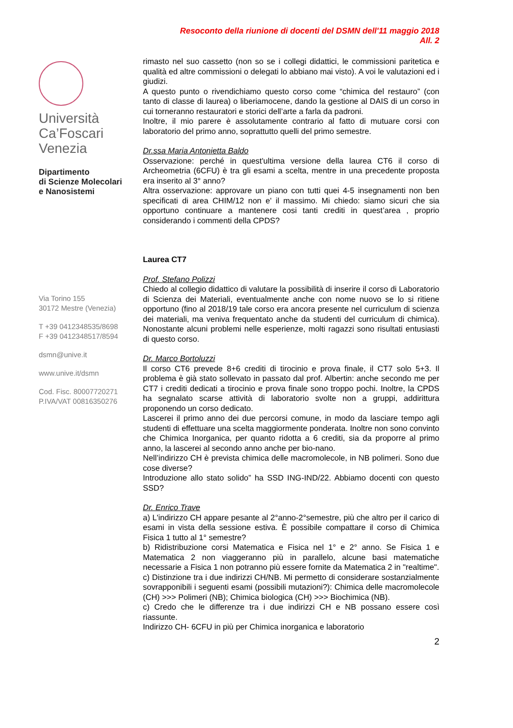Resoconto della riunione di docenti del DSMN dell'11 maggio 2018
All. 2
Università
Ca’Foscari
Venezia
Dipartimento
di Scienze Molecolari
e Nanosistemi
Via Torino 155
30172 Mestre (Venezia)
T +39 0412348535/8698
F +39 0412348517/8594
dsmn@unive.it
www.unive.it/dsmn
Cod. Fisc. 80007720271
P.IVA/VAT 00816350276
rimasto nel suo cassetto (non so se i collegi didattici, le commissioni paritetica e qualità ed altre commissioni o delegati lo abbiano mai visto). A voi le valutazioni ed i giudizi.
A questo punto o rivendichiamo questo corso come “chimica del restauro” (con tanto di classe di laurea) o liberiamocene, dando la gestione al DAIS di un corso in cui torneranno restauratori e storici dell’arte a farla da padroni.
Inoltre, il mio parere è assolutamente contrario al fatto di mutuare corsi con laboratorio del primo anno, soprattutto quelli del primo semestre.
Dr.ssa Maria Antonietta Baldo
Osservazione: perché in quest'ultima versione della laurea CT6 il corso di Archeometria (6CFU) è tra gli esami a scelta, mentre in una precedente proposta era inserito al 3° anno?
Altra osservazione: approvare un piano con tutti quei 4-5 insegnamenti non ben specificati di area CHIM/12 non e' il massimo. Mi chiedo: siamo sicuri che sia opportuno continuare a mantenere cosi tanti crediti in quest’area , proprio considerando i commenti della CPDS?
Laurea CT7
Prof. Stefano Polizzi
Chiedo al collegio didattico di valutare la possibilità di inserire il corso di Laboratorio di Scienza dei Materiali, eventualmente anche con nome nuovo se lo si ritiene opportuno (fino al 2018/19 tale corso era ancora presente nel curriculum di scienza dei materiali, ma veniva frequentato anche da studenti del curriculum di chimica). Nonostante alcuni problemi nelle esperienze, molti ragazzi sono risultati entusiasti di questo corso.
Dr. Marco Bortoluzzi
Il corso CT6 prevede 8+6 crediti di tirocinio e prova finale, il CT7 solo 5+3. Il problema è già stato sollevato in passato dal prof. Albertin: anche secondo me per CT7 i crediti dedicati a tirocinio e prova finale sono troppo pochi. Inoltre, la CPDS ha segnalato scarse attività di laboratorio svolte non a gruppi, addirittura proponendo un corso dedicato.
Lascerei il primo anno dei due percorsi comune, in modo da lasciare tempo agli studenti di effettuare una scelta maggiormente ponderata. Inoltre non sono convinto che Chimica Inorganica, per quanto ridotta a 6 crediti, sia da proporre al primo anno, la lascerei al secondo anno anche per bio-nano.
Nell’indirizzo CH è prevista chimica delle macromolecole, in NB polimeri. Sono due cose diverse?
Introduzione allo stato solido” ha SSD ING-IND/22. Abbiamo docenti con questo SSD?
Dr. Enrico Trave
a) L'indirizzo CH appare pesante al 2°anno-2°semestre, più che altro per il carico di esami in vista della sessione estiva. È possibile compattare il corso di Chimica Fisica 1 tutto al 1° semestre?
b) Ridistribuzione corsi Matematica e Fisica nel 1° e 2° anno. Se Fisica 1 e Matematica 2 non viaggeranno più in parallelo, alcune basi matematiche necessarie a Fisica 1 non potranno più essere fornite da Matematica 2 in "realtime".
c) Distinzione tra i due indirizzi CH/NB. Mi permetto di considerare sostanzialmente sovrapponibili i seguenti esami (possibili mutazioni?): Chimica delle macromolecole (CH) >>> Polimeri (NB); Chimica biologica (CH) >>> Biochimica (NB).
c) Credo che le differenze tra i due indirizzi CH e NB possano essere così riassunte.
Indirizzo CH- 6CFU in più per Chimica inorganica e laboratorio
2